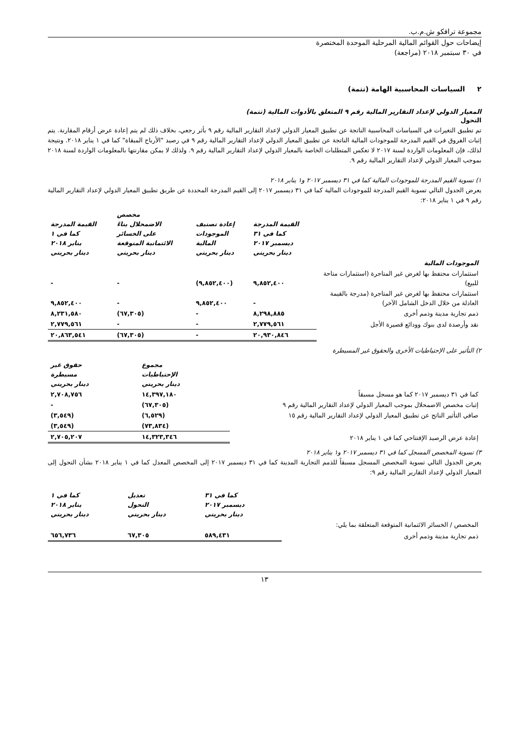مجموعة ترافكو ش.م.ب.
إيضاحات حول القوائم المالية المرحلية الموحدة المختصرة
في ٣٠ سبتمبر ٢٠١٨ (مراجعة)
٢ السياسات المحاسبية الهامة (تتمة)
المعيار الدولي لإعداد التقارير المالية رقم ٩ المتعلق بالأدوات المالية (تتمة)
التحول
تم تطبيق التغيرات في السياسات المحاسبية الناتجة عن تطبيق المعيار الدولي لإعداد التقارير المالية رقم ٩ بأثر رجعي، بخلاف ذلك لم يتم إعادة عرض أرقام المقارنة. يتم إثبات الفروق في القيم المدرجة للموجودات المالية الناتجة عن تطبيق المعيار الدولي لإعداد التقارير المالية رقم ٩ في رصيد "الأرباح المبقاة" كما في ١ يناير ٢٠١٨. ونتيجة لذلك، فإن المعلومات الواردة لسنة ٢٠١٧ لا تعكس المتطلبات الخاصة بالمعيار الدولي لإعداد التقارير المالية رقم ٩. ولذلك لا يمكن مقارنتها بالمعلومات الواردة لسنة ٢٠١٨ بموجب المعيار الدولي لإعداد التقارير المالية رقم ٩.
١) تسوية القيم المدرجة للموجودات المالية كما في ٣١ ديسمبر ٢٠١٧ و١ يناير ٢٠١٨
يعرض الجدول التالي تسوية القيم المدرجة للموجودات المالية كما في ٣١ ديسمبر ٢٠١٧ إلى القيم المدرجة المحددة عن طريق تطبيق المعيار الدولي لإعداد التقارير المالية رقم ٩ في ١ يناير ٢٠١٨:
| | القيمة المدرجة كما في ٣١ ديسمبر ٢٠١٧ دينار بحريني | إعادة تصنيف الموجودات المالية دينار بحريني | مخصص الاضمحلال بناءً على الخسائر الائتمانية المتوقعة دينار بحريني | القيمة المدرجة كما في ١ يناير ٢٠١٨ دينار بحريني |
| --- | --- | --- | --- | --- |
| الموجودات المالية | | | | |
| استثمارات محتفظ بها لغرض غير المتاجرة (استثمارات متاحة للبيع) | ٩,٨٥٢,٤٠٠ | (٩,٨٥٢,٤٠٠) | - | - |
| استثمارات محتفظ بها لغرض غير المتاجرة (مدرجة بالقيمة العادلة من خلال الدخل الشامل الآخر) | - | ٩,٨٥٢,٤٠٠ | - | ٩,٨٥٢,٤٠٠ |
| ذمم تجارية مدينة وذمم أخرى | ٨,٢٩٨,٨٨٥ | - | (٦٧,٣٠٥) | ٨,٢٣١,٥٨٠ |
| نقد وأرصدة لدى بنوك وودائع قصيرة الأجل | ٢,٧٧٩,٥٦١ | - | - | ٢,٧٧٩,٥٦١ |
| | ٢٠,٩٣٠,٨٤٦ | - | (٦٧,٣٠٥) | ٢٠,٨٦٣,٥٤١ |
٢) التأثير على الإحتياطيات الأخرى والحقوق غير المسيطرة
| | مجموع الإحتياطيات دينار بحريني | حقوق غير مسيطرة دينار بحريني |
| --- | --- | --- |
| كما في ٣١ ديسمبر ٢٠١٧ كما هو مسجل مسبقاً | ١٤,٣٩٧,١٨٠ | ٢,٧٠٨,٧٥٦ |
| إثبات مخصص الاضمحلال بموجب المعيار الدولي لإعداد التقارير المالية رقم ٩ | (٦٧,٣٠٥) | - |
| صافي التأثير الناتج عن تطبيق المعيار الدولي لإعداد التقارير المالية رقم ١٥ | (٦,٥٢٩) | (٣,٥٤٩) |
| | (٧٣,٨٣٤) | (٣,٥٤٩) |
| إعادة عرض الرصيد الإفتتاحي كما في ١ يناير ٢٠١٨ | ١٤,٣٢٣,٣٤٦ | ٢,٧٠٥,٢٠٧ |
٣) تسوية المخصص المسجل كما في ٣١ ديسمبر ٢٠١٧ و١ يناير ٢٠١٨
يعرض الجدول التالي تسوية المخصص المسجل مسبقاً للذمم التجارية المدينة كما في ٣١ ديسمبر ٢٠١٧ إلى المخصص المعدل كما في ١ يناير ٢٠١٨ بشأن التحول إلى المعيار الدولي لإعداد التقارير المالية رقم ٩:
| | كما في ٣١ ديسمبر ٢٠١٧ دينار بحريني | تعديل التحول دينار بحريني | كما في ١ يناير ٢٠١٨ دينار بحريني |
| --- | --- | --- | --- |
| المخصص / الخسائر الائتمانية المتوقعة المتعلقة بما يلي: | | | |
| ذمم تجارية مدينة وذمم أخرى | ٥٨٩,٤٣١ | ٦٧,٣٠٥ | ٦٥٦,٧٣٦ |
١٣